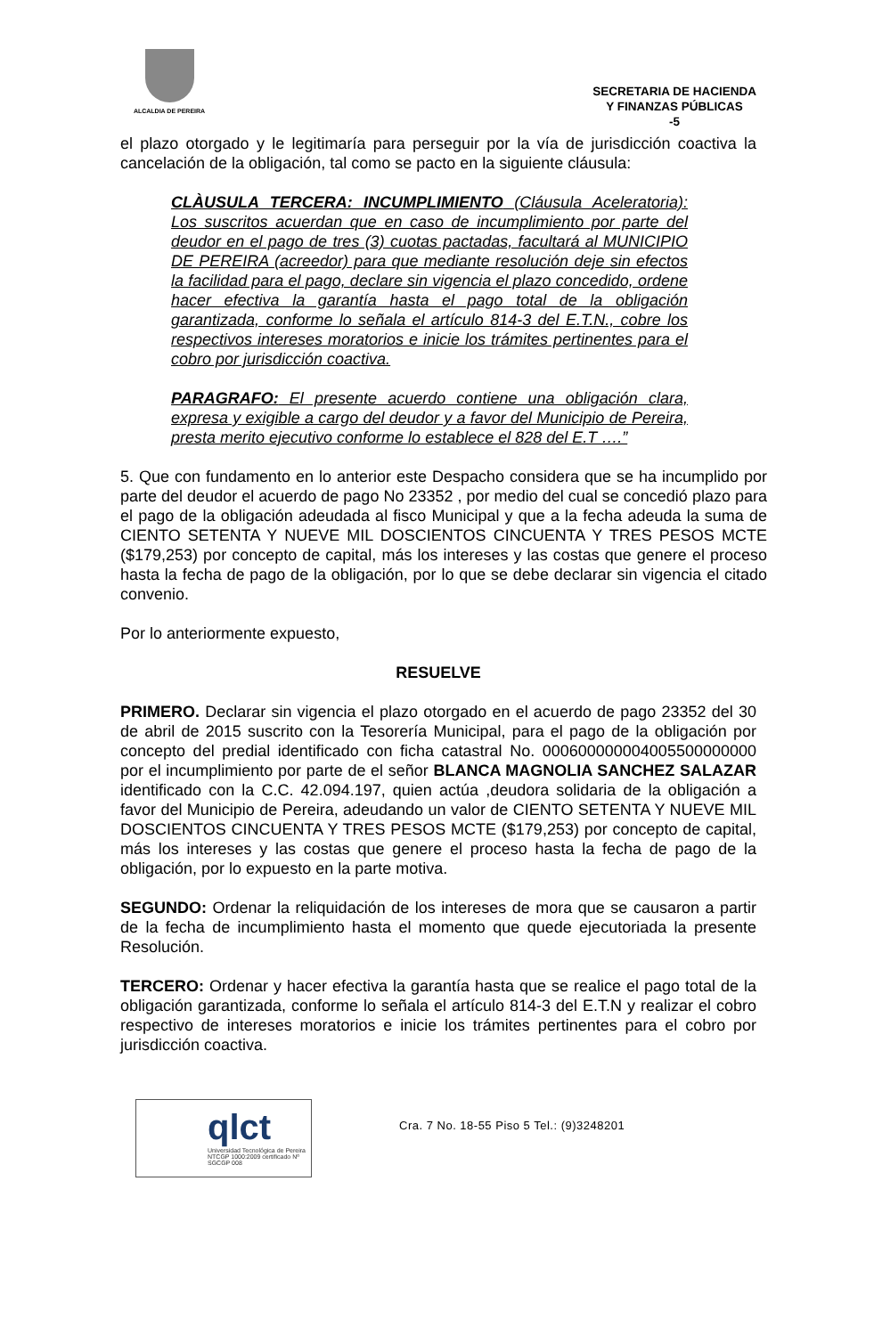ALCALDIA DE PEREIRA
SECRETARIA DE HACIENDA
Y FINANZAS PÚBLICAS
-5
el plazo otorgado y le legitimaría para perseguir por la vía de jurisdicción coactiva la cancelación de la obligación, tal como se pacto en la siguiente cláusula:
CLÀUSULA TERCERA: INCUMPLIMIENTO (Cláusula Aceleratoria): Los suscritos acuerdan que en caso de incumplimiento por parte del deudor en el pago de tres (3) cuotas pactadas, facultará al MUNICIPIO DE PEREIRA (acreedor) para que mediante resolución deje sin efectos la facilidad para el pago, declare sin vigencia el plazo concedido, ordene hacer efectiva la garantía hasta el pago total de la obligación garantizada, conforme lo señala el artículo 814-3 del E.T.N., cobre los respectivos intereses moratorios e inicie los trámites pertinentes para el cobro por jurisdicción coactiva.
PARAGRAFO: El presente acuerdo contiene una obligación clara, expresa y exigible a cargo del deudor y a favor del Municipio de Pereira, presta merito ejecutivo conforme lo establece el 828 del E.T ….”
5. Que con fundamento en lo anterior este Despacho considera que se ha incumplido por parte del deudor el acuerdo de pago No 23352 , por medio del cual se concedió plazo para el pago de la obligación adeudada al fisco Municipal y que a la fecha adeuda la suma de CIENTO SETENTA Y NUEVE MIL DOSCIENTOS CINCUENTA Y TRES PESOS MCTE ($179,253) por concepto de capital, más los intereses y las costas que genere el proceso hasta la fecha de pago de la obligación, por lo que se debe declarar sin vigencia el citado convenio.
Por lo anteriormente expuesto,
RESUELVE
PRIMERO. Declarar sin vigencia el plazo otorgado en el acuerdo de pago 23352 del 30 de abril de 2015 suscrito con la Tesorería Municipal, para el pago de la obligación por concepto del predial identificado con ficha catastral No. 000600000004005500000000 por el incumplimiento por parte de el señor BLANCA MAGNOLIA SANCHEZ SALAZAR identificado con la C.C. 42.094.197, quien actúa ,deudora solidaria de la obligación a favor del Municipio de Pereira, adeudando un valor de CIENTO SETENTA Y NUEVE MIL DOSCIENTOS CINCUENTA Y TRES PESOS MCTE ($179,253) por concepto de capital, más los intereses y las costas que genere el proceso hasta la fecha de pago de la obligación, por lo expuesto en la parte motiva.
SEGUNDO: Ordenar la reliquidación de los intereses de mora que se causaron a partir de la fecha de incumplimiento hasta el momento que quede ejecutoriada la presente Resolución.
TERCERO: Ordenar y hacer efectiva la garantía hasta que se realice el pago total de la obligación garantizada, conforme lo señala el artículo 814-3 del E.T.N y realizar el cobro respectivo de intereses moratorios e inicie los trámites pertinentes para el cobro por jurisdicción coactiva.
qlct
Universidad Tecnológica de Pereira
NTCGP 1000:2009 certificado Nº SGCGP 008
Cra. 7 No. 18-55 Piso 5 Tel.: (9)3248201